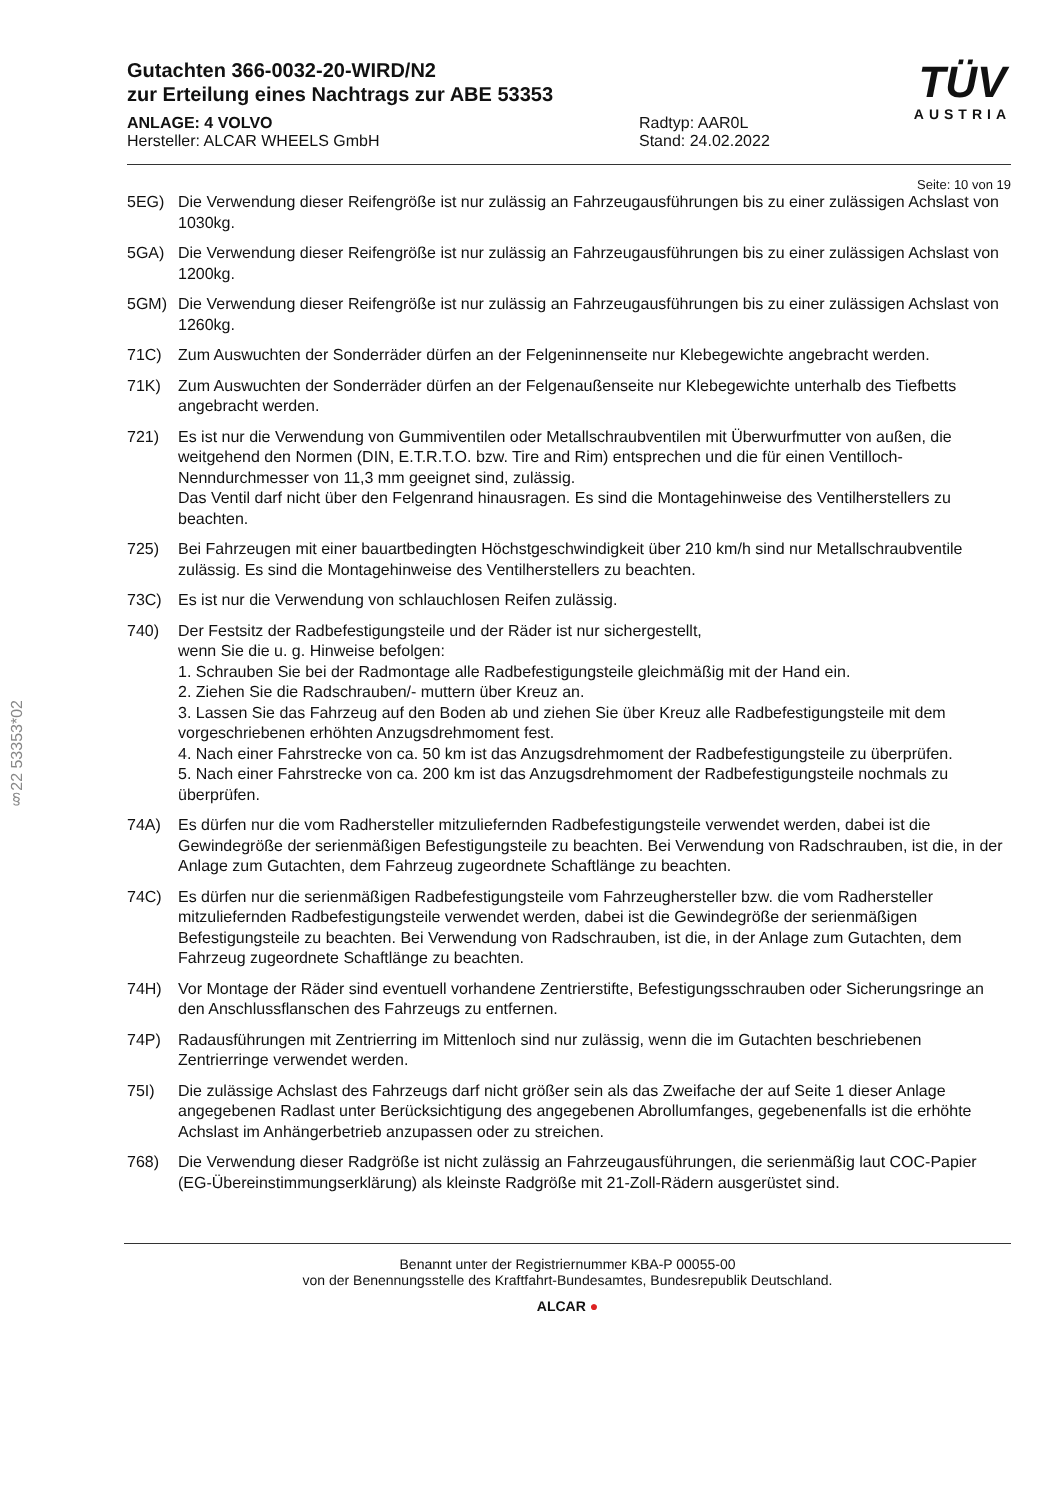§22 53353*02
Gutachten 366-0032-20-WIRD/N2
zur Erteilung eines Nachtrags zur ABE 53353
ANLAGE: 4 VOLVO
Hersteller: ALCAR WHEELS GmbH
Radtyp: AAR0L
Stand: 24.02.2022
TÜV
AUSTRIA
Seite: 10 von 19
5EG) Die Verwendung dieser Reifengröße ist nur zulässig an Fahrzeugausführungen bis zu einer zulässigen Achslast von 1030kg.
5GA) Die Verwendung dieser Reifengröße ist nur zulässig an Fahrzeugausführungen bis zu einer zulässigen Achslast von 1200kg.
5GM) Die Verwendung dieser Reifengröße ist nur zulässig an Fahrzeugausführungen bis zu einer zulässigen Achslast von 1260kg.
71C) Zum Auswuchten der Sonderräder dürfen an der Felgeninnenseite nur Klebegewichte angebracht werden.
71K) Zum Auswuchten der Sonderräder dürfen an der Felgenaußenseite nur Klebegewichte unterhalb des Tiefbetts angebracht werden.
721) Es ist nur die Verwendung von Gummiventilen oder Metallschraubventilen mit Überwurfmutter von außen, die weitgehend den Normen (DIN, E.T.R.T.O. bzw. Tire and Rim) entsprechen und die für einen Ventilloch-Nenndurchmesser von 11,3 mm geeignet sind, zulässig.
Das Ventil darf nicht über den Felgenrand hinausragen. Es sind die Montagehinweise des Ventilherstellers zu beachten.
725) Bei Fahrzeugen mit einer bauartbedingten Höchstgeschwindigkeit über 210 km/h sind nur Metallschraubventile zulässig. Es sind die Montagehinweise des Ventilherstellers zu beachten.
73C) Es ist nur die Verwendung von schlauchlosen Reifen zulässig.
740) Der Festsitz der Radbefestigungsteile und der Räder ist nur sichergestellt,
wenn Sie die u. g. Hinweise befolgen:
1. Schrauben Sie bei der Radmontage alle Radbefestigungsteile gleichmäßig mit der Hand ein.
2. Ziehen Sie die Radschrauben/- muttern über Kreuz an.
3. Lassen Sie das Fahrzeug auf den Boden ab und ziehen Sie über Kreuz alle Radbefestigungsteile mit dem vorgeschriebenen erhöhten Anzugsdrehmoment fest.
4. Nach einer Fahrstrecke von ca. 50 km ist das Anzugsdrehmoment der Radbefestigungsteile zu überprüfen.
5. Nach einer Fahrstrecke von ca. 200 km ist das Anzugsdrehmoment der Radbefestigungsteile nochmals zu überprüfen.
74A) Es dürfen nur die vom Radhersteller mitzuliefernden Radbefestigungsteile verwendet werden, dabei ist die Gewindegröße der serienmäßigen Befestigungsteile zu beachten. Bei Verwendung von Radschrauben, ist die, in der Anlage zum Gutachten, dem Fahrzeug zugeordnete Schaftlänge zu beachten.
74C) Es dürfen nur die serienmäßigen Radbefestigungsteile vom Fahrzeughersteller bzw. die vom Radhersteller mitzuliefernden Radbefestigungsteile verwendet werden, dabei ist die Gewindegröße der serienmäßigen Befestigungsteile zu beachten. Bei Verwendung von Radschrauben, ist die, in der Anlage zum Gutachten, dem Fahrzeug zugeordnete Schaftlänge zu beachten.
74H) Vor Montage der Räder sind eventuell vorhandene Zentrierstifte, Befestigungsschrauben oder Sicherungsringe an den Anschlussflanschen des Fahrzeugs zu entfernen.
74P) Radausführungen mit Zentrierring im Mittenloch sind nur zulässig, wenn die im Gutachten beschriebenen Zentrierringe verwendet werden.
75I) Die zulässige Achslast des Fahrzeugs darf nicht größer sein als das Zweifache der auf Seite 1 dieser Anlage angegebenen Radlast unter Berücksichtigung des angegebenen Abrollumfanges, gegebenenfalls ist die erhöhte Achslast im Anhängerbetrieb anzupassen oder zu streichen.
768) Die Verwendung dieser Radgröße ist nicht zulässig an Fahrzeugausführungen, die serienmäßig laut COC-Papier (EG-Übereinstimmungserklärung) als kleinste Radgröße mit 21-Zoll-Rädern ausgerüstet sind.
Benannt unter der Registriernummer KBA-P 00055-00
von der Benennungsstelle des Kraftfahrt-Bundesamtes, Bundesrepublik Deutschland.
ALCAR ●